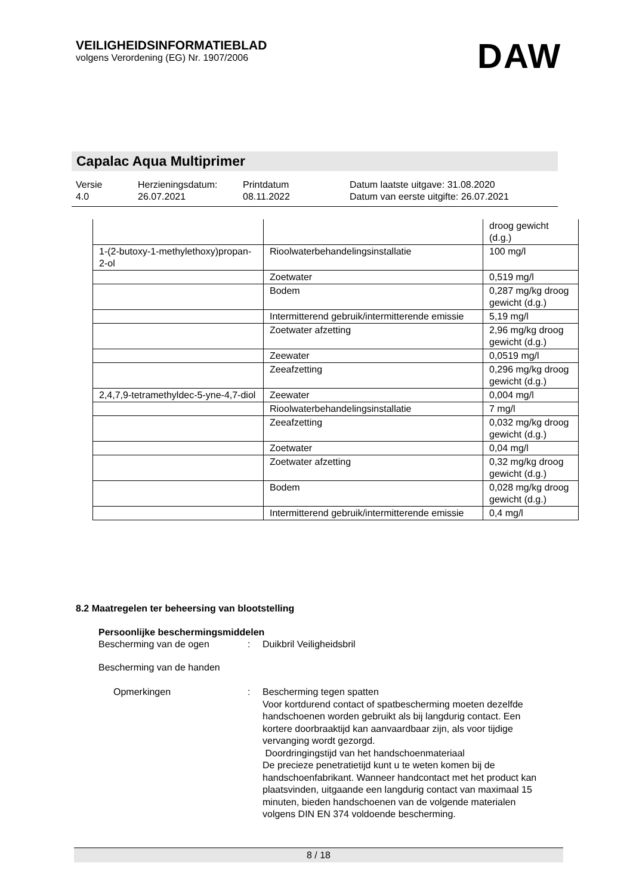VEILIGHEIDSINFORMATIEBLAD
volgens Verordening (EG) Nr. 1907/2006
DAW
Capalac Aqua Multiprimer
| Versie 4.0 | Herzieningsdatum: 26.07.2021 | Printdatum 08.11.2022 | Datum laatste uitgave: 31.08.2020 Datum van eerste uitgifte: 26.07.2021 |
| | | droog gewicht (d.g.) |
| 1-(2-butoxy-1-methylethoxy)propan-2-ol | Rioolwaterbehandelingsinstallatie | 100 mg/l |
| | Zoetwater | 0,519 mg/l |
| | Bodem | 0,287 mg/kg droog gewicht (d.g.) |
| | Intermitterend gebruik/intermitterende emissie | 5,19 mg/l |
| | Zoetwater afzetting | 2,96 mg/kg droog gewicht (d.g.) |
| | Zeewater | 0,0519 mg/l |
| | Zeeafzetting | 0,296 mg/kg droog gewicht (d.g.) |
| 2,4,7,9-tetramethyldec-5-yne-4,7-diol | Zeewater | 0,004 mg/l |
| | Rioolwaterbehandelingsinstallatie | 7 mg/l |
| | Zeeafzetting | 0,032 mg/kg droog gewicht (d.g.) |
| | Zoetwater | 0,04 mg/l |
| | Zoetwater afzetting | 0,32 mg/kg droog gewicht (d.g.) |
| | Bodem | 0,028 mg/kg droog gewicht (d.g.) |
| | Intermitterend gebruik/intermitterende emissie | 0,4 mg/l |
8.2 Maatregelen ter beheersing van blootstelling
Persoonlijke beschermingsmiddelen
Bescherming van de ogen: Duikbril Veiligheidsbril
Bescherming van de handen
Opmerkingen: Bescherming tegen spatten
Voor kortdurend contact of spatbescherming moeten dezelfde handschoenen worden gebruikt als bij langdurig contact. Een kortere doorbraaktijd kan aanvaardbaar zijn, als voor tijdige vervanging wordt gezorgd.
Doordringingstijd van het handschoenmateriaal
De precieze penetratietijd kunt u te weten komen bij de handschoenfabrikant. Wanneer handcontact met het product kan plaatsvinden, uitgaande een langdurig contact van maximaal 15 minuten, bieden handschoenen van de volgende materialen volgens DIN EN 374 voldoende bescherming.
8 / 18